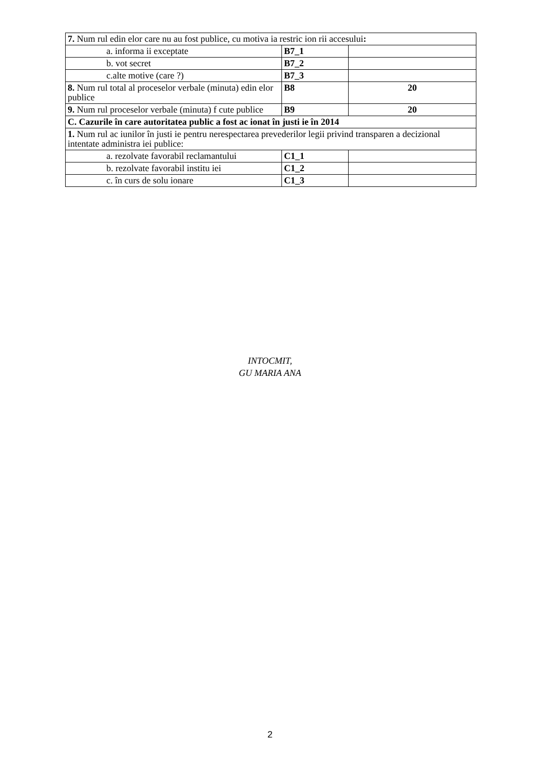| 7. Num rul edin elor care nu au fost publice, cu motiva ia restric ion rii accesului : | | |
| a. informa ii exceptate | B7_1 | |
| b. vot secret | B7_2 | |
| c.alte motive (care ?) | B7_3 | |
| 8. Num rul total al proceselor verbale (minuta) edin elor publice | B8 | 20 |
| 9. Num rul proceselor verbale (minuta) f cute publice | B9 | 20 |
| C. Cazurile în care autoritatea public a fost ac ionat în justi ie în 2014 | | |
| 1. Num rul ac iunilor în justi ie pentru nerespectarea prevederilor legii privind transparen a decizional intentate administra iei publice: | | |
| a. rezolvate favorabil reclamantului | C1_1 | |
| b. rezolvate favorabil institu iei | C1_2 | |
| c. în curs de solu ionare | C1_3 | |
INTOCMIT,
GU MARIA ANA
2